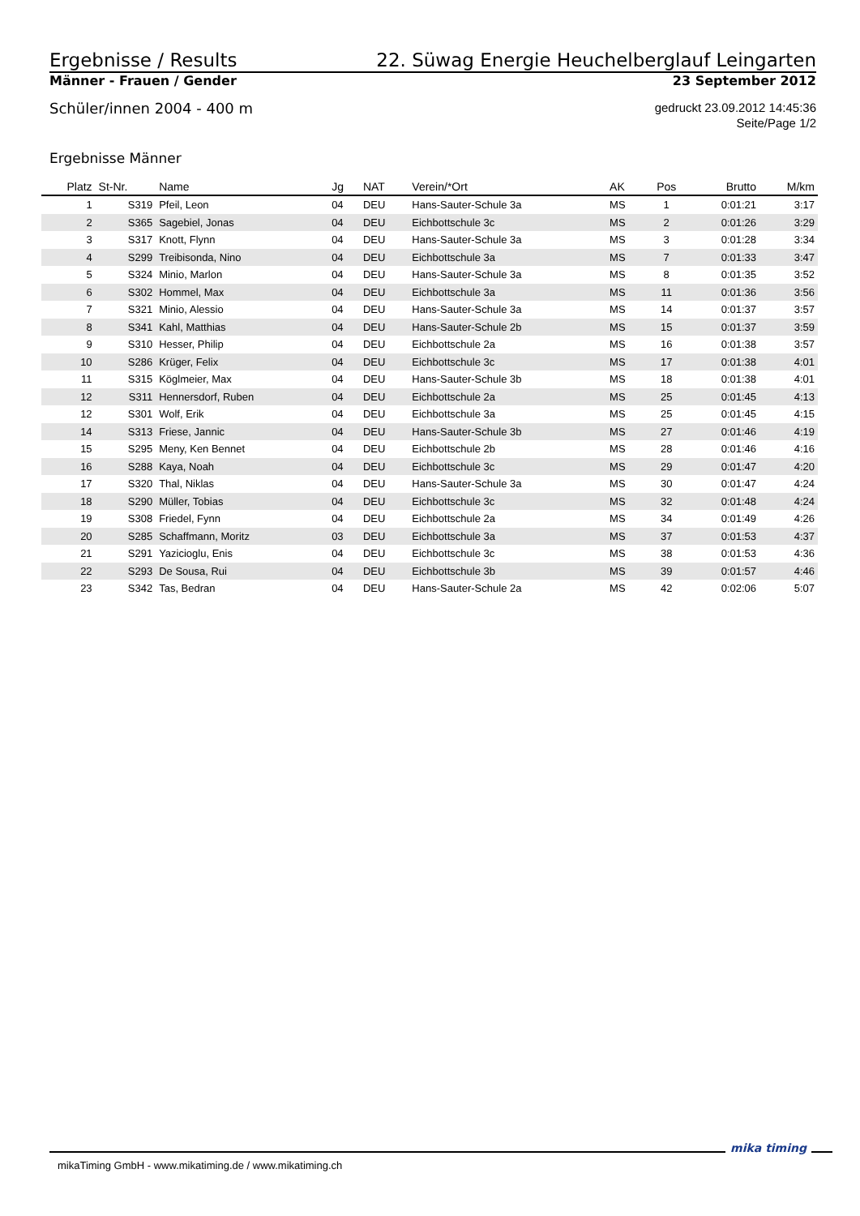Ergebnisse / Results 22. Süwag Energie Heuchelberglauf Leingarten
Männer - Frauen / Gender 23 September 2012
Schüler/innen 2004 - 400 m gedruckt 23.09.2012 14:45:36
Seite/Page 1/2
Ergebnisse Männer
| Platz | St-Nr. | Name | Jg | NAT | Verein/*Ort | AK | Pos | Brutto | M/km |
| --- | --- | --- | --- | --- | --- | --- | --- | --- | --- |
| 1 | S319 | Pfeil, Leon | 04 | DEU | Hans-Sauter-Schule 3a | MS | 1 | 0:01:21 | 3:17 |
| 2 | S365 | Sagebiel, Jonas | 04 | DEU | Eichbottschule 3c | MS | 2 | 0:01:26 | 3:29 |
| 3 | S317 | Knott, Flynn | 04 | DEU | Hans-Sauter-Schule 3a | MS | 3 | 0:01:28 | 3:34 |
| 4 | S299 | Treibisonda, Nino | 04 | DEU | Eichbottschule 3a | MS | 7 | 0:01:33 | 3:47 |
| 5 | S324 | Minio, Marlon | 04 | DEU | Hans-Sauter-Schule 3a | MS | 8 | 0:01:35 | 3:52 |
| 6 | S302 | Hommel, Max | 04 | DEU | Eichbottschule 3a | MS | 11 | 0:01:36 | 3:56 |
| 7 | S321 | Minio, Alessio | 04 | DEU | Hans-Sauter-Schule 3a | MS | 14 | 0:01:37 | 3:57 |
| 8 | S341 | Kahl, Matthias | 04 | DEU | Hans-Sauter-Schule 2b | MS | 15 | 0:01:37 | 3:59 |
| 9 | S310 | Hesser, Philip | 04 | DEU | Eichbottschule 2a | MS | 16 | 0:01:38 | 3:57 |
| 10 | S286 | Krüger, Felix | 04 | DEU | Eichbottschule 3c | MS | 17 | 0:01:38 | 4:01 |
| 11 | S315 | Köglmeier, Max | 04 | DEU | Hans-Sauter-Schule 3b | MS | 18 | 0:01:38 | 4:01 |
| 12 | S311 | Hennersdorf, Ruben | 04 | DEU | Eichbottschule 2a | MS | 25 | 0:01:45 | 4:13 |
| 12 | S301 | Wolf, Erik | 04 | DEU | Eichbottschule 3a | MS | 25 | 0:01:45 | 4:15 |
| 14 | S313 | Friese, Jannic | 04 | DEU | Hans-Sauter-Schule 3b | MS | 27 | 0:01:46 | 4:19 |
| 15 | S295 | Meny, Ken Bennet | 04 | DEU | Eichbottschule 2b | MS | 28 | 0:01:46 | 4:16 |
| 16 | S288 | Kaya, Noah | 04 | DEU | Eichbottschule 3c | MS | 29 | 0:01:47 | 4:20 |
| 17 | S320 | Thal, Niklas | 04 | DEU | Hans-Sauter-Schule 3a | MS | 30 | 0:01:47 | 4:24 |
| 18 | S290 | Müller, Tobias | 04 | DEU | Eichbottschule 3c | MS | 32 | 0:01:48 | 4:24 |
| 19 | S308 | Friedel, Fynn | 04 | DEU | Eichbottschule 2a | MS | 34 | 0:01:49 | 4:26 |
| 20 | S285 | Schaffmann, Moritz | 03 | DEU | Eichbottschule 3a | MS | 37 | 0:01:53 | 4:37 |
| 21 | S291 | Yazicioglu, Enis | 04 | DEU | Eichbottschule 3c | MS | 38 | 0:01:53 | 4:36 |
| 22 | S293 | De Sousa, Rui | 04 | DEU | Eichbottschule 3b | MS | 39 | 0:01:57 | 4:46 |
| 23 | S342 | Tas, Bedran | 04 | DEU | Hans-Sauter-Schule 2a | MS | 42 | 0:02:06 | 5:07 |
mikaTiming GmbH - www.mikatiming.de / www.mikatiming.ch
mika timing